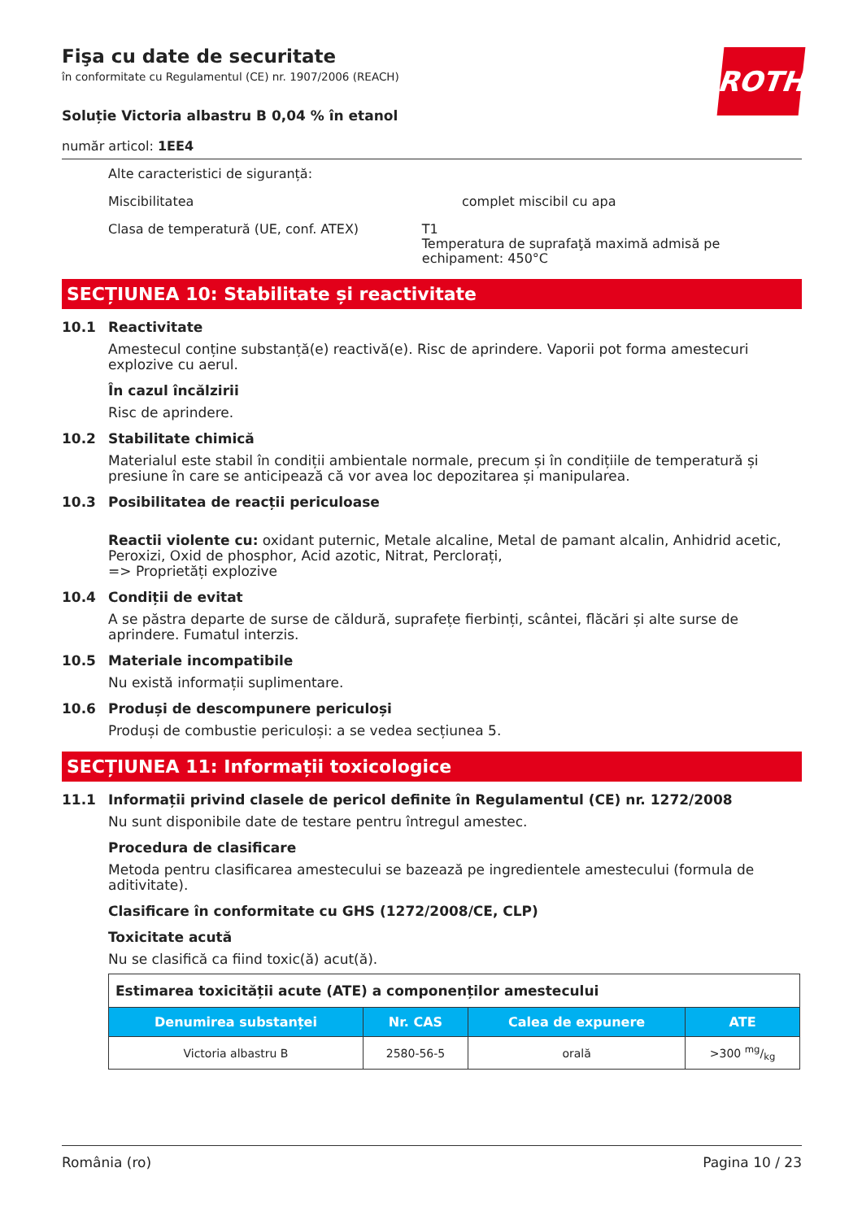ROTH
Fişa cu date de securitate
în conformitate cu Regulamentul (CE) nr. 1907/2006 (REACH)
Soluție Victoria albastru B 0,04 % în etanol
număr articol: 1EE4
Alte caracteristici de siguranță:
Miscibilitatea complet miscibil cu apa
Clasa de temperatură (UE, conf. ATEX) T1
Temperatura de suprafaţă maximă admisă pe echipament: 450°C
SECȚIUNEA 10: Stabilitate și reactivitate
10.1 Reactivitate
Amestecul conține substanță(e) reactivă(e). Risc de aprindere. Vaporii pot forma amestecuri explozive cu aerul.
În cazul încălzirii
Risc de aprindere.
10.2 Stabilitate chimică
Materialul este stabil în condiții ambientale normale, precum și în condițiile de temperatură și presiune în care se anticipează că vor avea loc depozitarea și manipularea.
10.3 Posibilitatea de reacții periculoase
Reactii violente cu: oxidant puternic, Metale alcaline, Metal de pamant alcalin, Anhidrid acetic, Peroxizi, Oxid de phosphor, Acid azotic, Nitrat, Perclorați,
=> Proprietăți explozive
10.4 Condiții de evitat
A se păstra departe de surse de căldură, suprafețe fierbinți, scântei, flăcări și alte surse de aprindere. Fumatul interzis.
10.5 Materiale incompatibile
Nu există informații suplimentare.
10.6 Produși de descompunere periculoși
Produși de combustie periculoși: a se vedea secțiunea 5.
SECȚIUNEA 11: Informații toxicologice
11.1 Informații privind clasele de pericol definite în Regulamentul (CE) nr. 1272/2008
Nu sunt disponibile date de testare pentru întregul amestec.
Procedura de clasificare
Metoda pentru clasificarea amestecului se bazează pe ingredientele amestecului (formula de aditivitate).
Clasificare în conformitate cu GHS (1272/2008/CE, CLP)
Toxicitate acută
Nu se clasifică ca fiind toxic(ă) acut(ă).
| Estimarea toxicității acute (ATE) a componenților amestecului | | | |
| --- | --- | --- | --- |
| Denumirea substanței | Nr. CAS | Calea de expunere | ATE |
| Victoria albastru B | 2580-56-5 | orală | >300 mg/kg |
România (ro) Pagina 10 / 23